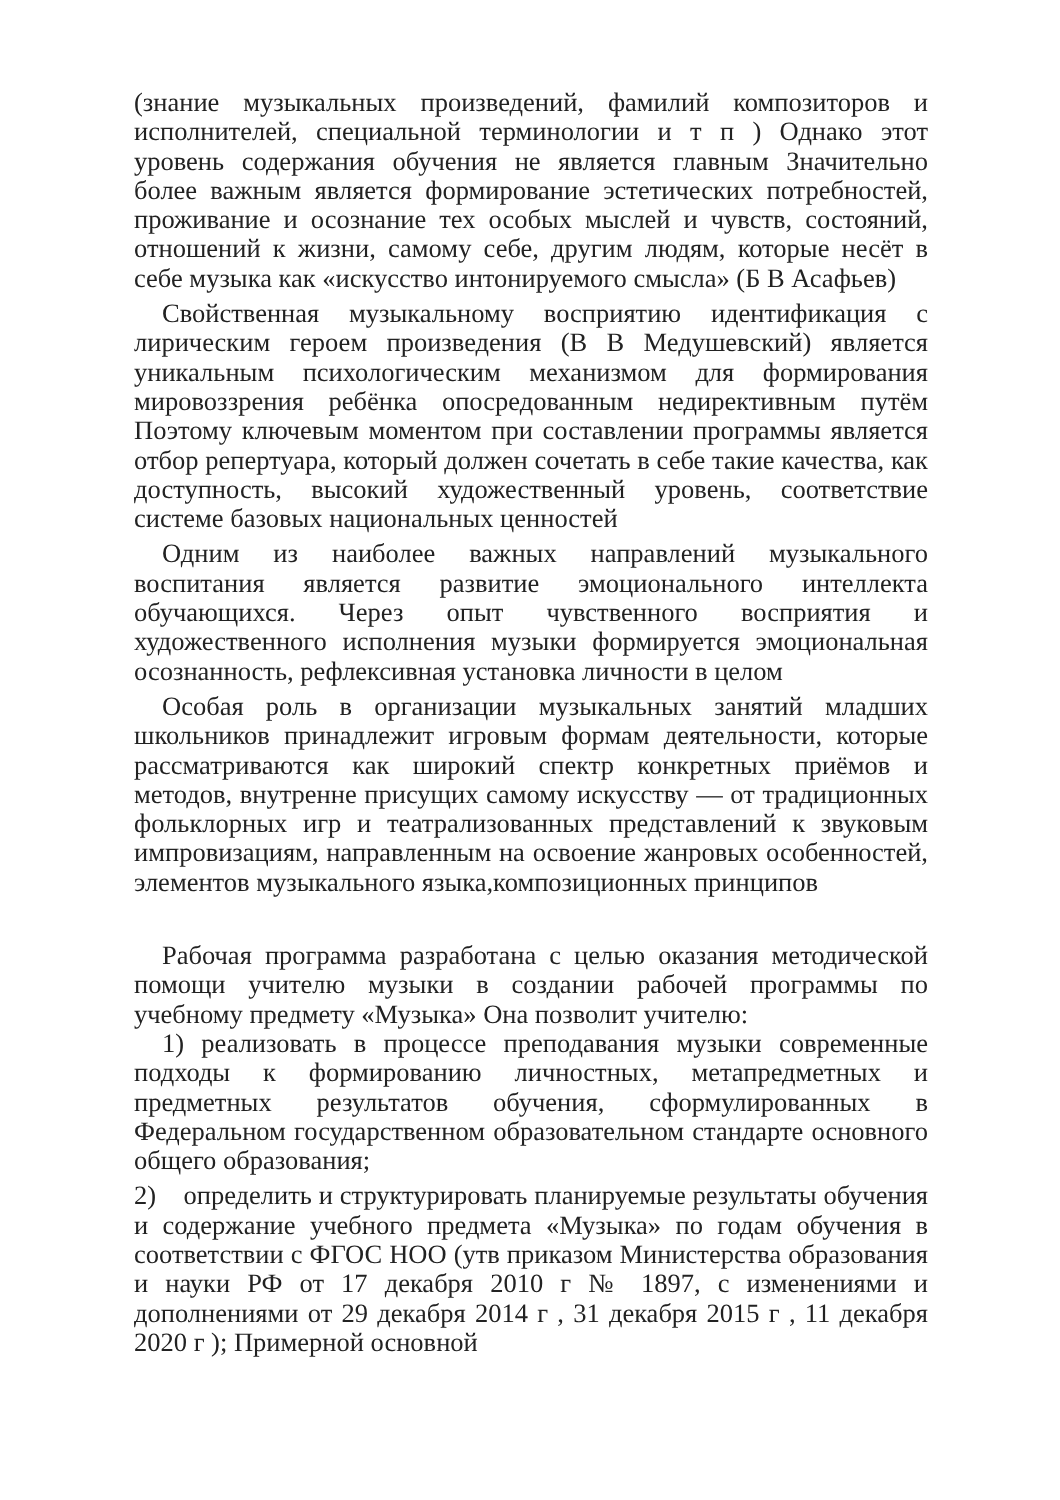(знание музыкальных произведений, фамилий композиторов и исполнителей, специальной терминологии и т п ) Однако этот уровень содержания обучения не является главным Значительно более важным является формирование эстетических потребностей, проживание и осознание тех особых мыслей и чувств, состояний, отношений к жизни, самому себе, другим людям, которые несёт в себе музыка как «искусство интонируемого смысла» (Б В Асафьев)
Свойственная музыкальному восприятию идентификация с лирическим героем произведения (В В Медушевский) является уникальным психологическим механизмом для формирования мировоззрения ребёнка опосредованным недирективным путём Поэтому ключевым моментом при составлении программы является отбор репертуара, который должен сочетать в себе такие качества, как доступность, высокий художественный уровень, соответствие системе базовых национальных ценностей
Одним из наиболее важных направлений музыкального воспитания является развитие эмоционального интеллекта обучающихся. Через опыт чувственного восприятия и художественного исполнения музыки формируется эмоциональная осознанность, рефлексивная установка личности в целом
Особая роль в организации музыкальных занятий младших школьников принадлежит игровым формам деятельности, которые рассматриваются как широкий спектр конкретных приёмов и методов, внутренне присущих самому искусству — от традиционных фольклорных игр и театрализованных представлений к звуковым импровизациям, направленным на освоение жанровых особенностей, элементов музыкального языка,композиционных принципов
Рабочая программа разработана с целью оказания методической помощи учителю музыки в создании рабочей программы по учебному предмету «Музыка» Она позволит учителю:
1) реализовать в процессе преподавания музыки современные подходы к формированию личностных, метапредметных и предметных результатов обучения, сформулированных в Федеральном государственном образовательном стандарте основного общего образования;
2) определить и структурировать планируемые результаты обучения и содержание учебного предмета «Музыка» по годам обучения в соответствии с ФГОС НОО (утв приказом Министерства образования и науки РФ от 17 декабря 2010 г № 1897, с изменениями и дополнениями от 29 декабря 2014 г , 31 декабря 2015 г , 11 декабря 2020 г ); Примерной основной